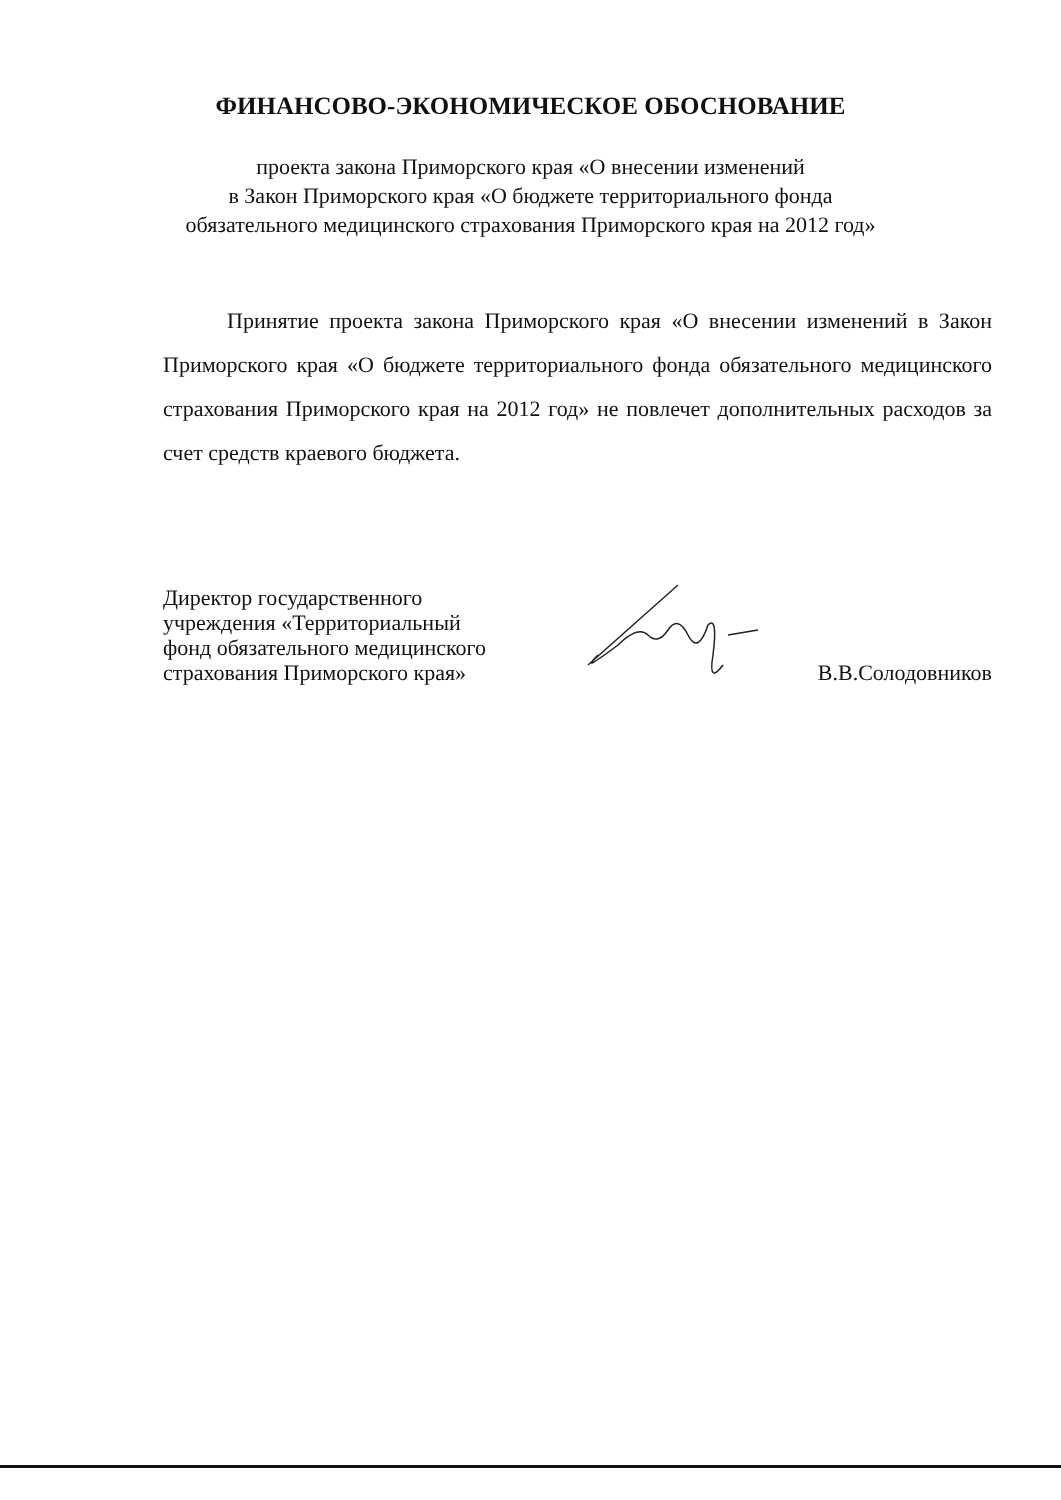ФИНАНСОВО-ЭКОНОМИЧЕСКОЕ ОБОСНОВАНИЕ
проекта закона Приморского края «О внесении изменений
в Закон Приморского края «О бюджете территориального фонда
обязательного медицинского страхования Приморского края на 2012 год»
Принятие проекта закона Приморского края «О внесении изменений в Закон Приморского края «О бюджете территориального фонда обязательного медицинского страхования Приморского края на 2012 год» не повлечет дополнительных расходов за счет средств краевого бюджета.
Директор государственного
учреждения «Территориальный
фонд обязательного медицинского
страхования Приморского края»
В.В.Солодовников